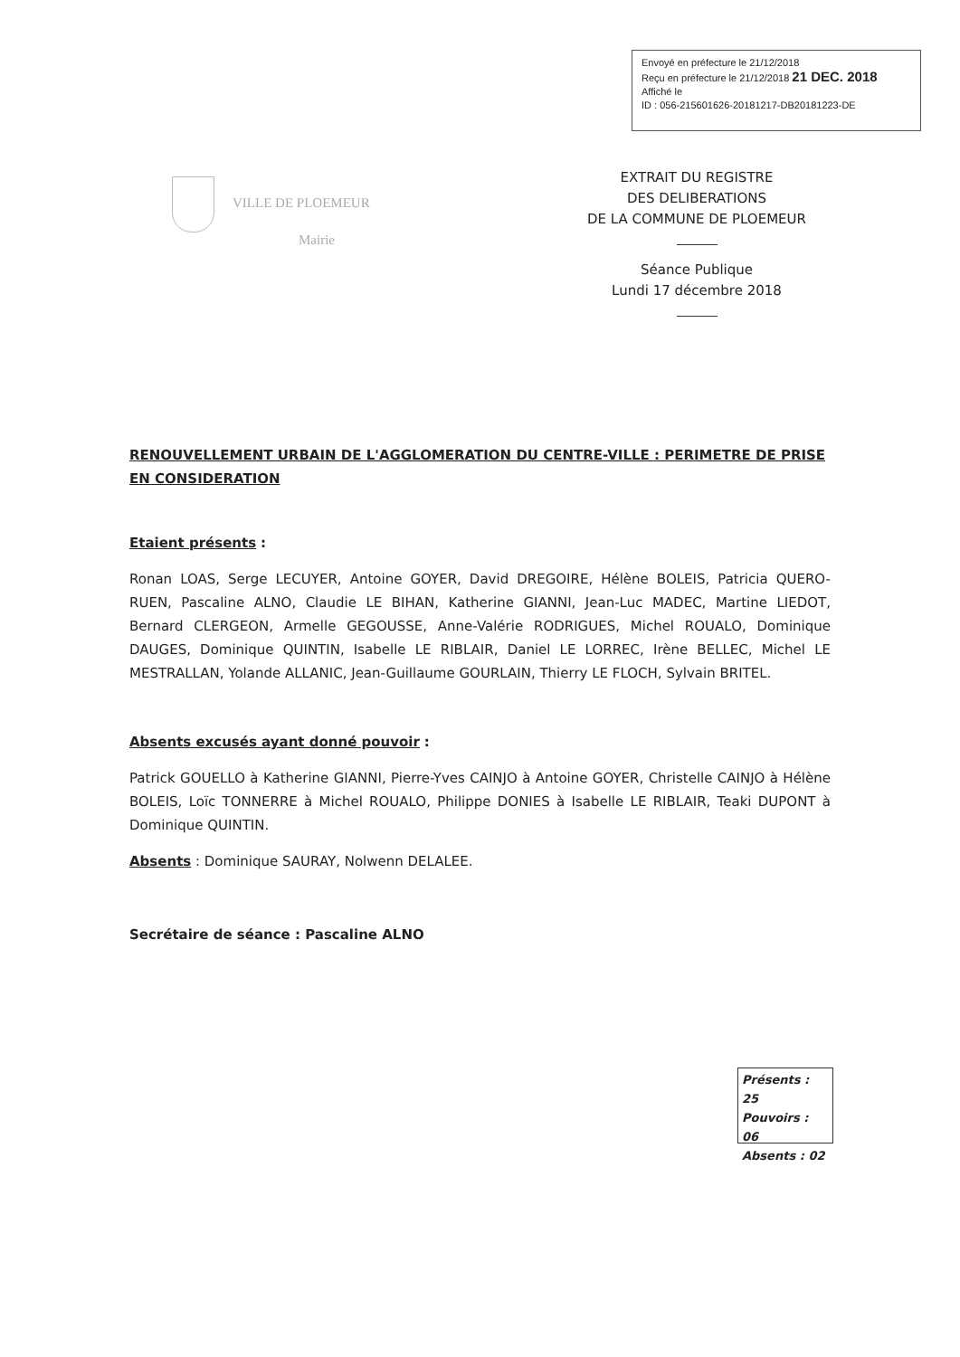Envoyé en préfecture le 21/12/2018
Reçu en préfecture le 21/12/2018 21 DEC. 2018
Affiché le
ID : 056-215601626-20181217-DB20181223-DE
VILLE DE PLOEMEUR
Mairie
EXTRAIT DU REGISTRE
DES DELIBERATIONS
DE LA COMMUNE DE PLOEMEUR
Séance Publique
Lundi 17 décembre 2018
RENOUVELLEMENT URBAIN DE L'AGGLOMERATION DU CENTRE-VILLE : PERIMETRE DE PRISE EN CONSIDERATION
Etaient présents :
Ronan LOAS, Serge LECUYER, Antoine GOYER, David DREGOIRE, Hélène BOLEIS, Patricia QUERO-RUEN, Pascaline ALNO, Claudie LE BIHAN, Katherine GIANNI, Jean-Luc MADEC, Martine LIEDOT, Bernard CLERGEON, Armelle GEGOUSSE, Anne-Valérie RODRIGUES, Michel ROUALO, Dominique DAUGES, Dominique QUINTIN, Isabelle LE RIBLAIR, Daniel LE LORREC, Irène BELLEC, Michel LE MESTRALLAN, Yolande ALLANIC, Jean-Guillaume GOURLAIN, Thierry LE FLOCH, Sylvain BRITEL.
Absents excusés ayant donné pouvoir :
Patrick GOUELLO à Katherine GIANNI, Pierre-Yves CAINJO à Antoine GOYER, Christelle CAINJO à Hélène BOLEIS, Loïc TONNERRE à Michel ROUALO, Philippe DONIES à Isabelle LE RIBLAIR, Teaki DUPONT à Dominique QUINTIN.
Absents : Dominique SAURAY, Nolwenn DELALEE.
Secrétaire de séance : Pascaline ALNO
Présents : 25
Pouvoirs : 06
Absents : 02